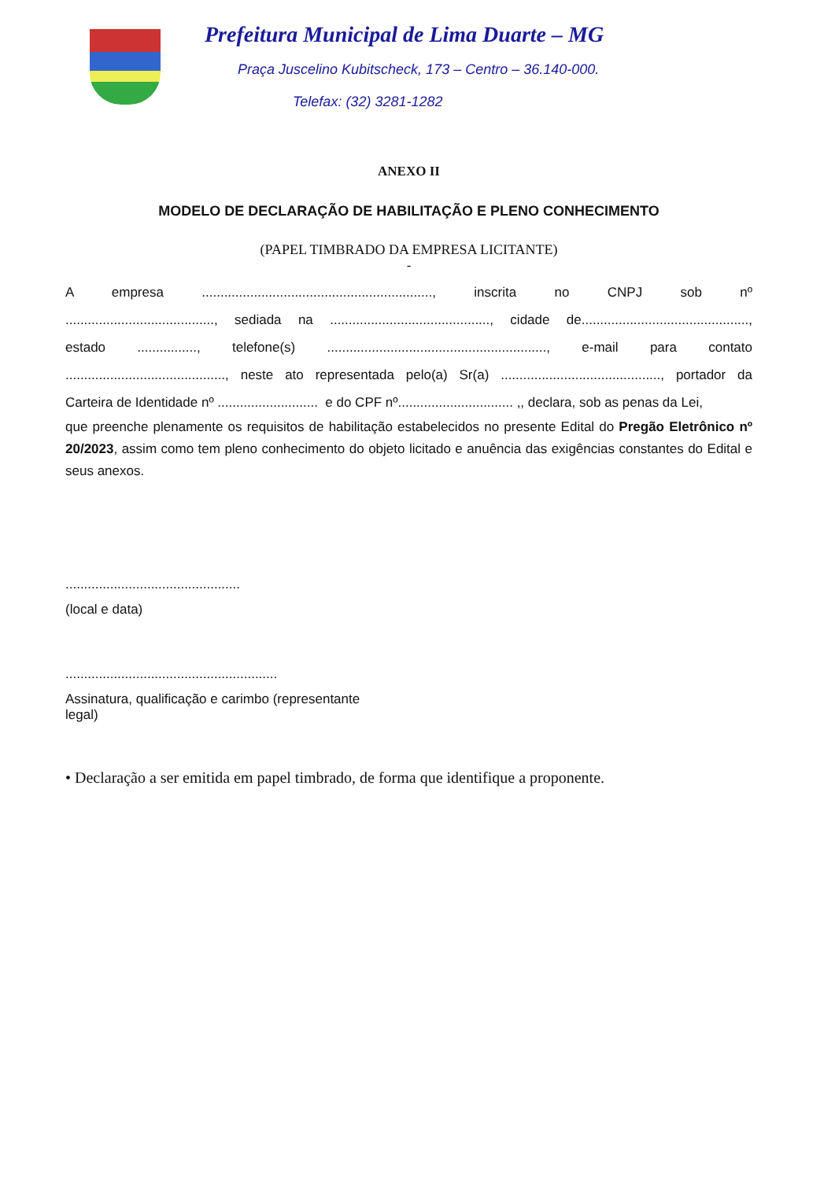Prefeitura Municipal de Lima Duarte – MG
Praça Juscelino Kubitscheck, 173 – Centro – 36.140-000.
Telefax: (32) 3281-1282
ANEXO II
MODELO DE DECLARAÇÃO DE HABILITAÇÃO E PLENO CONHECIMENTO
(PAPEL TIMBRADO DA EMPRESA LICITANTE)
-
A empresa .............................................................., inscrita no CNPJ sob nº
........................................, sediada na ..........................................., cidade de.............................................,
estado ................, telefone(s) ..........................................................., e-mail para contato
..........................................., neste ato representada pelo(a) Sr(a) ..........................................., portador da
Carteira de Identidade nº ........................... e do CPF nº............................... ,, declara, sob as penas da Lei,
que preenche plenamente os requisitos de habilitação estabelecidos no presente Edital do Pregão Eletrônico nº 20/2023, assim como tem pleno conhecimento do objeto licitado e anuência das exigências constantes do Edital e seus anexos.
...............................................
(local e data)
.........................................................
Assinatura, qualificação e carimbo (representante legal)
• Declaração a ser emitida em papel timbrado, de forma que identifique a proponente.